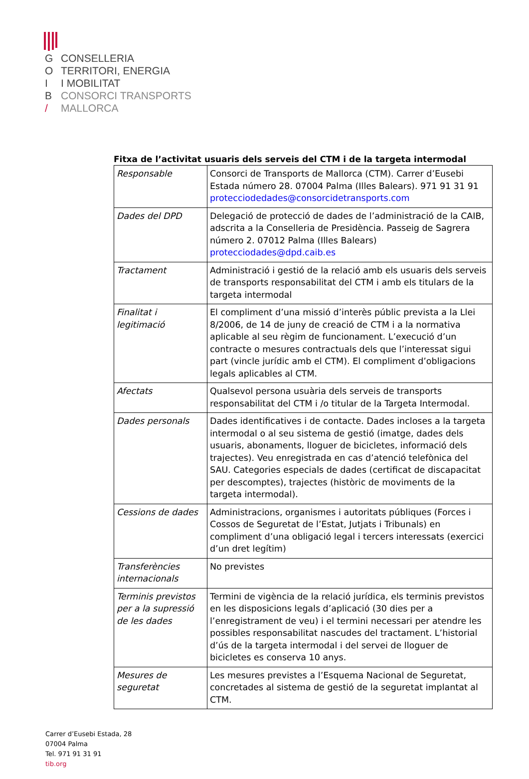G CONSELLERIA
O TERRITORI, ENERGIA
I I MOBILITAT
B CONSORCI TRANSPORTS
/ MALLORCA
Fitxa de l’activitat usuaris dels serveis del CTM i de la targeta intermodal
| Responsable | Consorci de Transports de Mallorca (CTM). Carrer d’Eusebi Estada número 28. 07004 Palma (Illes Balears). 971 91 31 91 protecciodedades@consorcidetransports.com |
| Dades del DPD | Delegació de protecció de dades de l’administració de la CAIB, adscrita a la Conselleria de Presidència. Passeig de Sagrera número 2. 07012 Palma (Illes Balears) protecciodades@dpd.caib.es |
| Tractament | Administració i gestió de la relació amb els usuaris dels serveis de transports responsabilitat del CTM i amb els titulars de la targeta intermodal |
| Finalitat i legitimació | El compliment d’una missió d’interès públic prevista a la Llei 8/2006, de 14 de juny de creació de CTM i a la normativa aplicable al seu règim de funcionament. L’execució d’un contracte o mesures contractuals dels que l’interessat sigui part (vincle jurídic amb el CTM). El compliment d’obligacions legals aplicables al CTM. |
| Afectats | Qualsevol persona usuària dels serveis de transports responsabilitat del CTM i /o titular de la Targeta Intermodal. |
| Dades personals | Dades identificatives i de contacte. Dades incloses a la targeta intermodal o al seu sistema de gestió (imatge, dades dels usuaris, abonaments, lloguer de bicicletes, informació dels trajectes). Veu enregistrada en cas d’atenció telefònica del SAU. Categories especials de dades (certificat de discapacitat per descomptes), trajectes (històric de moviments de la targeta intermodal). |
| Cessions de dades | Administracions, organismes i autoritats públiques (Forces i Cossos de Seguretat de l’Estat, Jutjats i Tribunals) en compliment d’una obligació legal i tercers interessats (exercici d’un dret legítim) |
| Transferències internacionals | No previstes |
| Terminis previstos per a la supressió de les dades | Termini de vigència de la relació jurídica, els terminis previstos en les disposicions legals d’aplicació (30 dies per a l’enregistrament de veu) i el termini necessari per atendre les possibles responsabilitat nascudes del tractament. L’historial d’ús de la targeta intermodal i del servei de lloguer de bicicletes es conserva 10 anys. |
| Mesures de seguretat | Les mesures previstes a l’Esquema Nacional de Seguretat, concretades al sistema de gestió de la seguretat implantat al CTM. |
Carrer d’Eusebi Estada, 28
07004 Palma
Tel. 971 91 31 91
tib.org